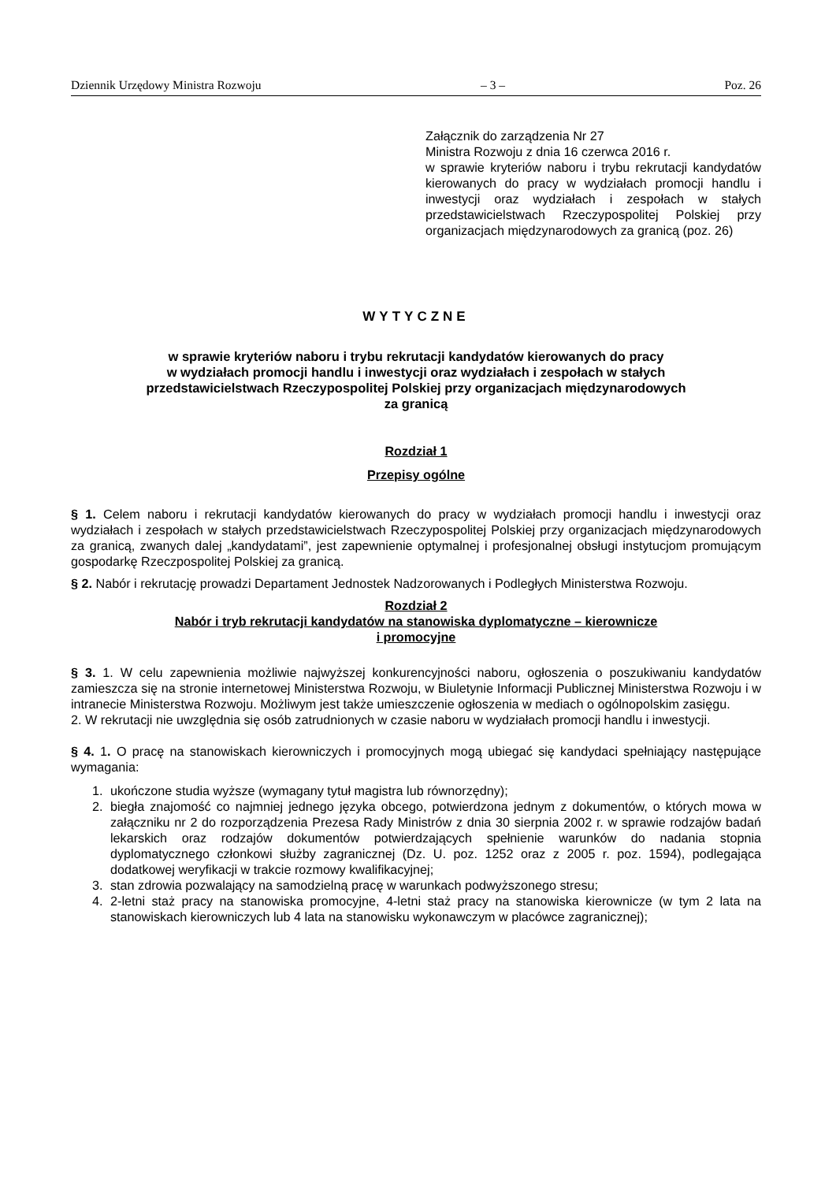Dziennik Urzędowy Ministra Rozwoju – 3 – Poz. 26
Załącznik do zarządzenia Nr 27
Ministra Rozwoju z dnia 16 czerwca 2016 r.
w sprawie kryteriów naboru i trybu rekrutacji kandydatów kierowanych do pracy w wydziałach promocji handlu i inwestycji oraz wydziałach i zespołach w stałych przedstawicielstwach Rzeczypospolitej Polskiej przy organizacjach międzynarodowych za granicą (poz. 26)
WYTYCZNE
w sprawie kryteriów naboru i trybu rekrutacji kandydatów kierowanych do pracy
w wydziałach promocji handlu i inwestycji oraz wydziałach i zespołach w stałych
przedstawicielstwach Rzeczypospolitej Polskiej przy organizacjach międzynarodowych
za granicą
Rozdział 1
Przepisy ogólne
§ 1. Celem naboru i rekrutacji kandydatów kierowanych do pracy w wydziałach promocji handlu i inwestycji oraz wydziałach i zespołach w stałych przedstawicielstwach Rzeczypospolitej Polskiej przy organizacjach międzynarodowych za granicą, zwanych dalej „kandydatami”, jest zapewnienie optymalnej i profesjonalnej obsługi instytucjom promującym gospodarkę Rzeczpospolitej Polskiej za granicą.
§ 2. Nabór i rekrutację prowadzi Departament Jednostek Nadzorowanych i Podległych Ministerstwa Rozwoju.
Rozdział 2
Nabór i tryb rekrutacji kandydatów na stanowiska dyplomatyczne – kierownicze
i promocyjne
§ 3. 1. W celu zapewnienia możliwie najwyższej konkurencyjności naboru, ogłoszenia o poszukiwaniu kandydatów zamieszcza się na stronie internetowej Ministerstwa Rozwoju, w Biuletynie Informacji Publicznej Ministerstwa Rozwoju i w intranecie Ministerstwa Rozwoju. Możliwym jest także umieszczenie ogłoszenia w mediach o ogólnopolskim zasięgu.
2. W rekrutacji nie uwzględnia się osób zatrudnionych w czasie naboru w wydziałach promocji handlu i inwestycji.
§ 4. 1. O pracę na stanowiskach kierowniczych i promocyjnych mogą ubiegać się kandydaci spełniający następujące wymagania:
1. ukończone studia wyższe (wymagany tytuł magistra lub równorzędny);
2. biegła znajomość co najmniej jednego języka obcego, potwierdzona jednym z dokumentów, o których mowa w załączniku nr 2 do rozporządzenia Prezesa Rady Ministrów z dnia 30 sierpnia 2002 r. w sprawie rodzajów badań lekarskich oraz rodzajów dokumentów potwierdzających spełnienie warunków do nadania stopnia dyplomatycznego członkowi służby zagranicznej (Dz. U. poz. 1252 oraz z 2005 r. poz. 1594), podlegająca dodatkowej weryfikacji w trakcie rozmowy kwalifikacyjnej;
3. stan zdrowia pozwalający na samodzielną pracę w warunkach podwyższonego stresu;
4. 2-letni staż pracy na stanowiska promocyjne, 4-letni staż pracy na stanowiska kierownicze (w tym 2 lata na stanowiskach kierowniczych lub 4 lata na stanowisku wykonawczym w placówce zagranicznej);